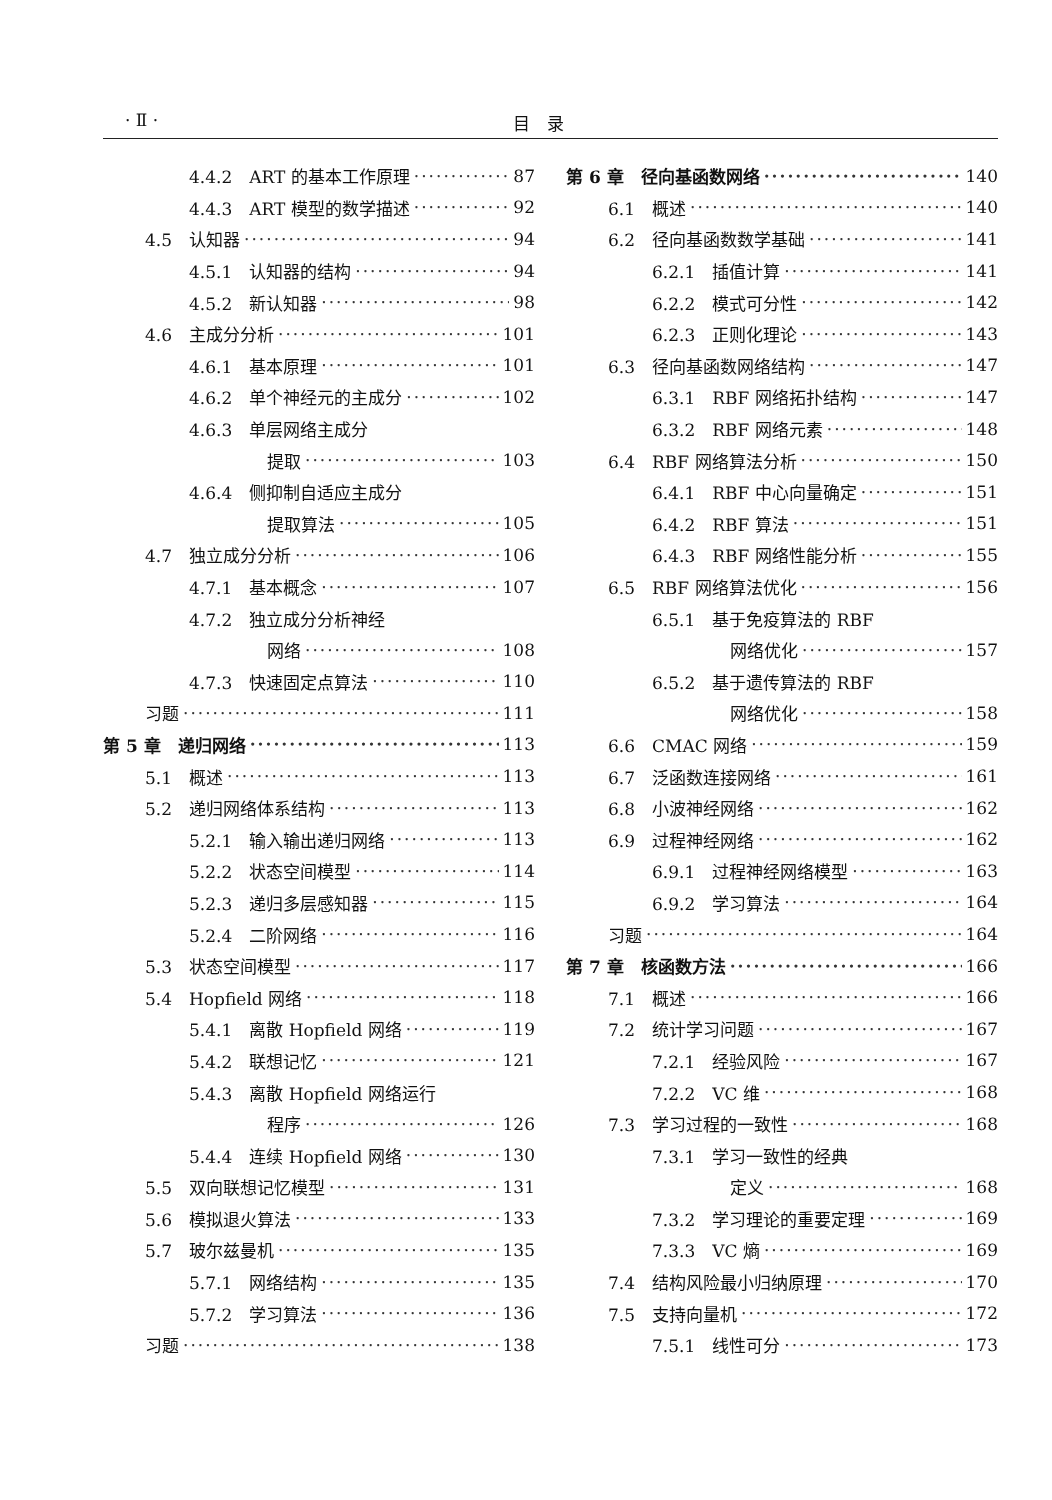· Ⅱ · 目　录
4.4.2　ART 的基本工作原理 87
4.4.3　ART 模型的数学描述 92
4.5　认知器 94
4.5.1　认知器的结构 94
4.5.2　新认知器 98
4.6　主成分分析 101
4.6.1　基本原理 101
4.6.2　单个神经元的主成分 102
4.6.3　单层网络主成分
提取 103
4.6.4　侧抑制自适应主成分
提取算法 105
4.7　独立成分分析 106
4.7.1　基本概念 107
4.7.2　独立成分分析神经
网络 108
4.7.3　快速固定点算法 110
习题 111
第 5 章　递归网络 113
5.1　概述 113
5.2　递归网络体系结构 113
5.2.1　输入输出递归网络 113
5.2.2　状态空间模型 114
5.2.3　递归多层感知器 115
5.2.4　二阶网络 116
5.3　状态空间模型 117
5.4　Hopfield 网络 118
5.4.1　离散 Hopfield 网络 119
5.4.2　联想记忆 121
5.4.3　离散 Hopfield 网络运行
程序 126
5.4.4　连续 Hopfield 网络 130
5.5　双向联想记忆模型 131
5.6　模拟退火算法 133
5.7　玻尔兹曼机 135
5.7.1　网络结构 135
5.7.2　学习算法 136
习题 138
第 6 章　径向基函数网络 140
6.1　概述 140
6.2　径向基函数数学基础 141
6.2.1　插值计算 141
6.2.2　模式可分性 142
6.2.3　正则化理论 143
6.3　径向基函数网络结构 147
6.3.1　RBF 网络拓扑结构 147
6.3.2　RBF 网络元素 148
6.4　RBF 网络算法分析 150
6.4.1　RBF 中心向量确定 151
6.4.2　RBF 算法 151
6.4.3　RBF 网络性能分析 155
6.5　RBF 网络算法优化 156
6.5.1　基于免疫算法的 RBF
网络优化 157
6.5.2　基于遗传算法的 RBF
网络优化 158
6.6　CMAC 网络 159
6.7　泛函数连接网络 161
6.8　小波神经网络 162
6.9　过程神经网络 162
6.9.1　过程神经网络模型 163
6.9.2　学习算法 164
习题 164
第 7 章　核函数方法 166
7.1　概述 166
7.2　统计学习问题 167
7.2.1　经验风险 167
7.2.2　VC 维 168
7.3　学习过程的一致性 168
7.3.1　学习一致性的经典
定义 168
7.3.2　学习理论的重要定理 169
7.3.3　VC 熵 169
7.4　结构风险最小归纳原理 170
7.5　支持向量机 172
7.5.1　线性可分 173